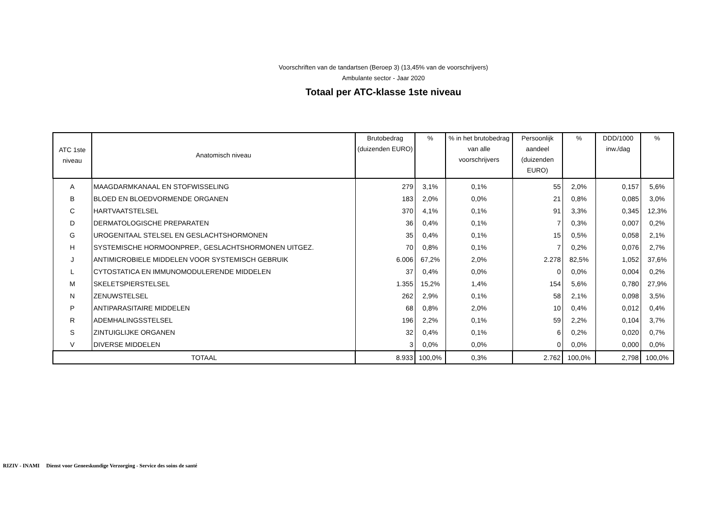Voorschriften van de tandartsen (Beroep 3) (13,45% van de voorschrijvers)
Ambulante sector - Jaar 2020
Totaal per ATC-klasse 1ste niveau
| ATC 1ste niveau | Anatomisch niveau | Brutobedrag (duizenden EURO) | % | % in het brutobedrag van alle voorschrijvers | Persoonlijk aandeel (duizenden EURO) | % | DDD/1000 inw./dag | % |
| --- | --- | --- | --- | --- | --- | --- | --- | --- |
| A | MAAGDARMKANAAL EN STOFWISSELING | 279 | 3,1% | 0,1% | 55 | 2,0% | 0,157 | 5,6% |
| B | BLOED EN BLOEDVORMENDE ORGANEN | 183 | 2,0% | 0,0% | 21 | 0,8% | 0,085 | 3,0% |
| C | HARTVAATSTELSEL | 370 | 4,1% | 0,1% | 91 | 3,3% | 0,345 | 12,3% |
| D | DERMATOLOGISCHE PREPARATEN | 36 | 0,4% | 0,1% | 7 | 0,3% | 0,007 | 0,2% |
| G | UROGENITAAL STELSEL EN GESLACHTSHORMONEN | 35 | 0,4% | 0,1% | 15 | 0,5% | 0,058 | 2,1% |
| H | SYSTEMISCHE HORMOONPREP., GESLACHTSHORMONEN UITGEZ. | 70 | 0,8% | 0,1% | 7 | 0,2% | 0,076 | 2,7% |
| J | ANTIMICROBIELE MIDDELEN VOOR SYSTEMISCH GEBRUIK | 6.006 | 67,2% | 2,0% | 2.278 | 82,5% | 1,052 | 37,6% |
| L | CYTOSTATICA EN IMMUNOMODULERENDE MIDDELEN | 37 | 0,4% | 0,0% | 0 | 0,0% | 0,004 | 0,2% |
| M | SKELETSPIERSTELSEL | 1.355 | 15,2% | 1,4% | 154 | 5,6% | 0,780 | 27,9% |
| N | ZENUWSTELSEL | 262 | 2,9% | 0,1% | 58 | 2,1% | 0,098 | 3,5% |
| P | ANTIPARASITAIRE MIDDELEN | 68 | 0,8% | 2,0% | 10 | 0,4% | 0,012 | 0,4% |
| R | ADEMHALINGSSTELSEL | 196 | 2,2% | 0,1% | 59 | 2,2% | 0,104 | 3,7% |
| S | ZINTUIGLIJKE ORGANEN | 32 | 0,4% | 0,1% | 6 | 0,2% | 0,020 | 0,7% |
| V | DIVERSE MIDDELEN | 3 | 0,0% | 0,0% | 0 | 0,0% | 0,000 | 0,0% |
| TOTAAL | | 8.933 | 100,0% | 0,3% | 2.762 | 100,0% | 2,798 | 100,0% |
RIZIV - INAMI Dienst voor Geneeskundige Verzorging - Service des soins de santé